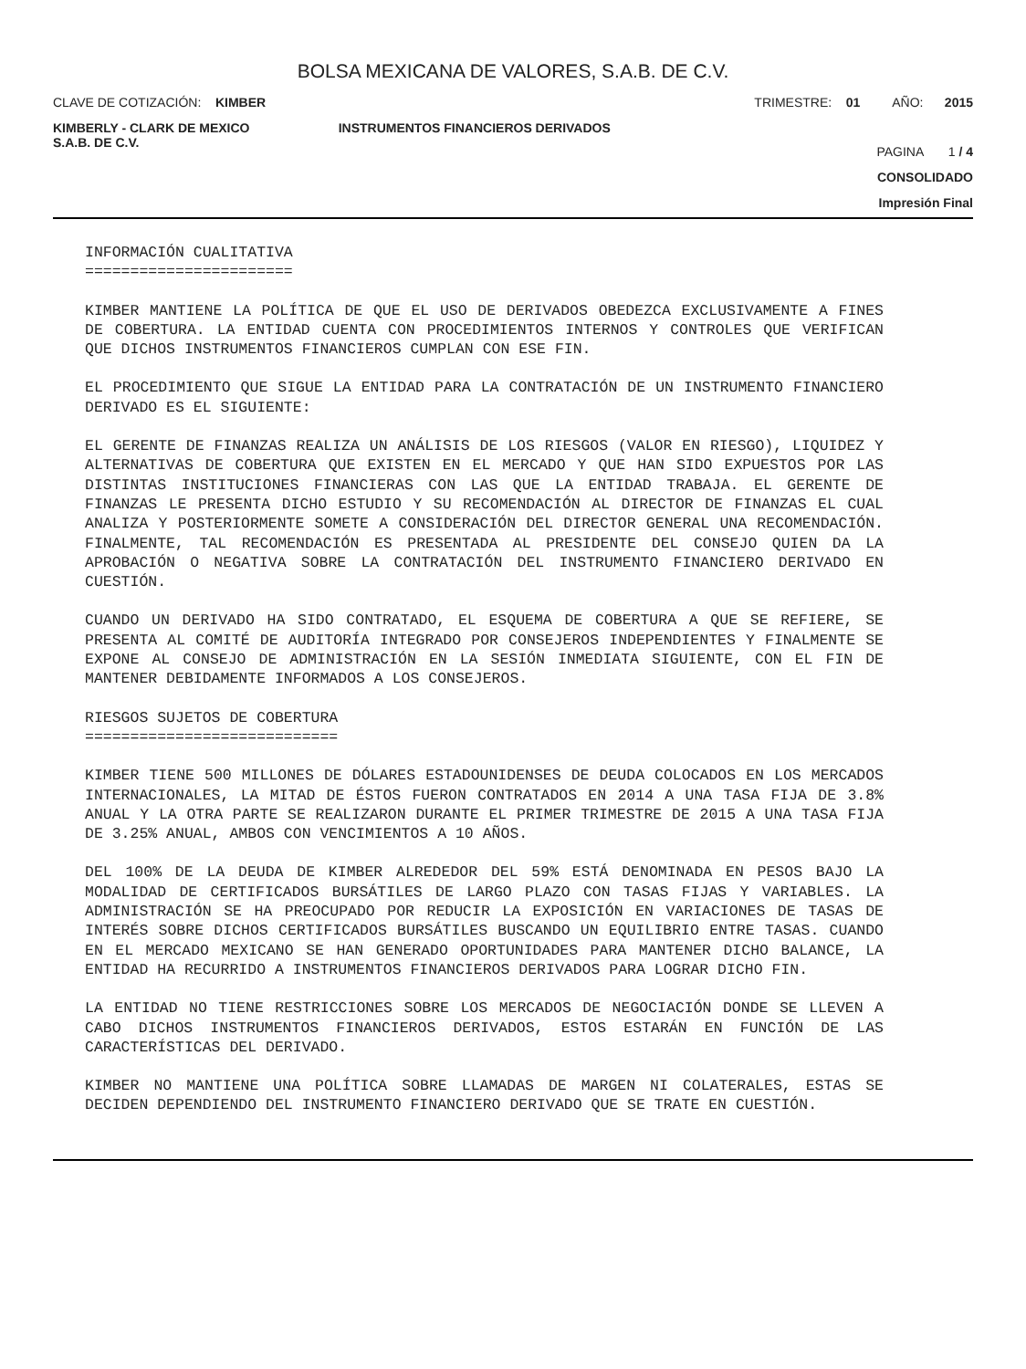BOLSA MEXICANA DE VALORES, S.A.B. DE C.V.
CLAVE DE COTIZACIÓN: KIMBER TRIMESTRE: 01 AÑO: 2015
KIMBERLY - CLARK DE MEXICO
S.A.B. DE C.V.
INSTRUMENTOS FINANCIEROS DERIVADOS
PAGINA 1 / 4
CONSOLIDADO
Impresión Final
INFORMACIÓN CUALITATIVA
=======================
KIMBER MANTIENE LA POLÍTICA DE QUE EL USO DE DERIVADOS OBEDEZCA EXCLUSIVAMENTE A FINES DE COBERTURA. LA ENTIDAD CUENTA CON PROCEDIMIENTOS INTERNOS Y CONTROLES QUE VERIFICAN QUE DICHOS INSTRUMENTOS FINANCIEROS CUMPLAN CON ESE FIN.
EL PROCEDIMIENTO QUE SIGUE LA ENTIDAD PARA LA CONTRATACIÓN DE UN INSTRUMENTO FINANCIERO DERIVADO ES EL SIGUIENTE:
EL GERENTE DE FINANZAS REALIZA UN ANÁLISIS DE LOS RIESGOS (VALOR EN RIESGO), LIQUIDEZ Y ALTERNATIVAS DE COBERTURA QUE EXISTEN EN EL MERCADO Y QUE HAN SIDO EXPUESTOS POR LAS DISTINTAS INSTITUCIONES FINANCIERAS CON LAS QUE LA ENTIDAD TRABAJA. EL GERENTE DE FINANZAS LE PRESENTA DICHO ESTUDIO Y SU RECOMENDACIÓN AL DIRECTOR DE FINANZAS EL CUAL ANALIZA Y POSTERIORMENTE SOMETE A CONSIDERACIÓN DEL DIRECTOR GENERAL UNA RECOMENDACIÓN. FINALMENTE, TAL RECOMENDACIÓN ES PRESENTADA AL PRESIDENTE DEL CONSEJO QUIEN DA LA APROBACIÓN O NEGATIVA SOBRE LA CONTRATACIÓN DEL INSTRUMENTO FINANCIERO DERIVADO EN CUESTIÓN.
CUANDO UN DERIVADO HA SIDO CONTRATADO, EL ESQUEMA DE COBERTURA A QUE SE REFIERE, SE PRESENTA AL COMITÉ DE AUDITORÍA INTEGRADO POR CONSEJEROS INDEPENDIENTES Y FINALMENTE SE EXPONE AL CONSEJO DE ADMINISTRACIÓN EN LA SESIÓN INMEDIATA SIGUIENTE, CON EL FIN DE MANTENER DEBIDAMENTE INFORMADOS A LOS CONSEJEROS.
RIESGOS SUJETOS DE COBERTURA
============================
KIMBER TIENE 500 MILLONES DE DÓLARES ESTADOUNIDENSES DE DEUDA COLOCADOS EN LOS MERCADOS INTERNACIONALES, LA MITAD DE ÉSTOS FUERON CONTRATADOS EN 2014 A UNA TASA FIJA DE 3.8% ANUAL Y LA OTRA PARTE SE REALIZARON DURANTE EL PRIMER TRIMESTRE DE 2015 A UNA TASA FIJA DE 3.25% ANUAL, AMBOS CON VENCIMIENTOS A 10 AÑOS.
DEL 100% DE LA DEUDA DE KIMBER ALREDEDOR DEL 59% ESTÁ DENOMINADA EN PESOS BAJO LA MODALIDAD DE CERTIFICADOS BURSÁTILES DE LARGO PLAZO CON TASAS FIJAS Y VARIABLES. LA ADMINISTRACIÓN SE HA PREOCUPADO POR REDUCIR LA EXPOSICIÓN EN VARIACIONES DE TASAS DE INTERÉS SOBRE DICHOS CERTIFICADOS BURSÁTILES BUSCANDO UN EQUILIBRIO ENTRE TASAS. CUANDO EN EL MERCADO MEXICANO SE HAN GENERADO OPORTUNIDADES PARA MANTENER DICHO BALANCE, LA ENTIDAD HA RECURRIDO A INSTRUMENTOS FINANCIEROS DERIVADOS PARA LOGRAR DICHO FIN.
LA ENTIDAD NO TIENE RESTRICCIONES SOBRE LOS MERCADOS DE NEGOCIACIÓN DONDE SE LLEVEN A CABO DICHOS INSTRUMENTOS FINANCIEROS DERIVADOS, ESTOS ESTARÁN EN FUNCIÓN DE LAS CARACTERÍSTICAS DEL DERIVADO.
KIMBER NO MANTIENE UNA POLÍTICA SOBRE LLAMADAS DE MARGEN NI COLATERALES, ESTAS SE DECIDEN DEPENDIENDO DEL INSTRUMENTO FINANCIERO DERIVADO QUE SE TRATE EN CUESTIÓN.